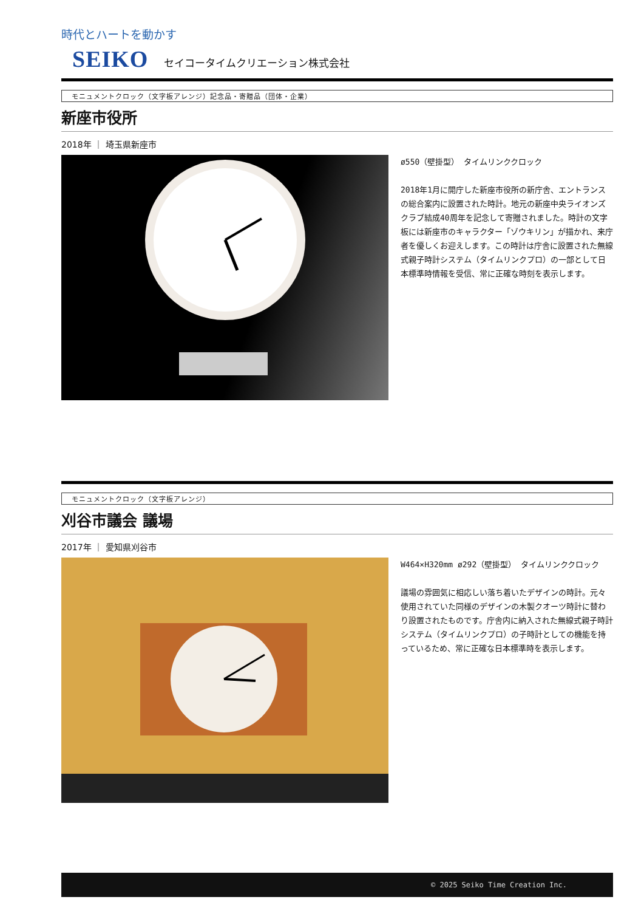時代とハートを動かす
SEIKO セイコータイムクリエーション株式会社
モニュメントクロック（文字板アレンジ）記念品・寄贈品（団体・企業）
新座市役所
2018年 ｜ 埼玉県新座市
ø550（壁掛型） タイムリンククロック
2018年1月に開庁した新座市役所の新庁舎、エントランスの総合案内に設置された時計。地元の新座中央ライオンズクラブ結成40周年を記念して寄贈されました。時計の文字板には新座市のキャラクター「ゾウキリン」が描かれ、来庁者を優しくお迎えします。この時計は庁舎に設置された無線式親子時計システム（タイムリンクプロ）の一部として日本標準時情報を受信、常に正確な時刻を表示します。
モニュメントクロック（文字板アレンジ）
刈谷市議会 議場
2017年 ｜ 愛知県刈谷市
W464×H320mm ø292（壁掛型） タイムリンククロック
議場の雰囲気に相応しい落ち着いたデザインの時計。元々使用されていた同様のデザインの木製クオーツ時計に替わり設置されたものです。庁舎内に納入された無線式親子時計システム（タイムリンクプロ）の子時計としての機能を持っているため、常に正確な日本標準時を表示します。
© 2025 Seiko Time Creation Inc.